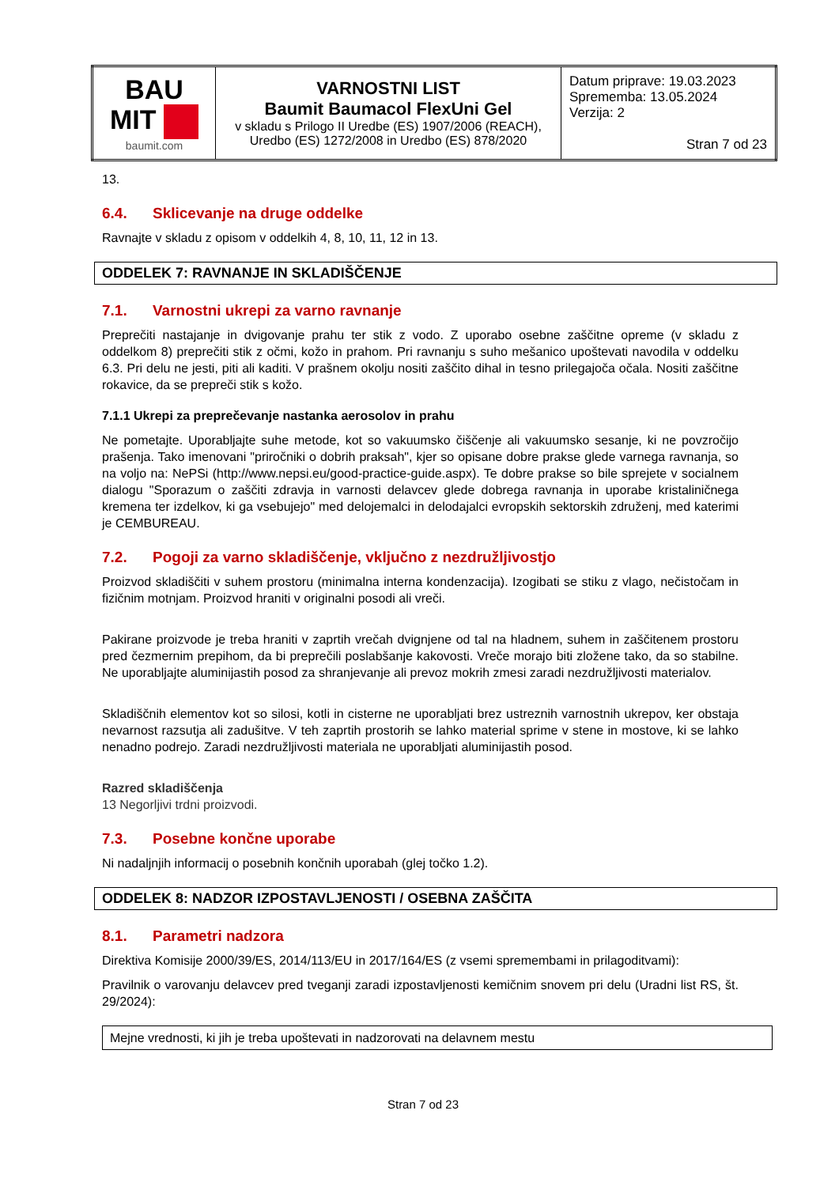| BAU MIT baumit.com | VARNOSTNI LIST Baumit Baumacol FlexUni Gel v skladu s Prilogo II Uredbe (ES) 1907/2006 (REACH), Uredbo (ES) 1272/2008 in Uredbo (ES) 878/2020 | Datum priprave: 19.03.2023 Sprememba: 13.05.2024 Verzija: 2 Stran 7 od 23 |
13.
6.4. Sklicevanje na druge oddelke
Ravnajte v skladu z opisom v oddelkih 4, 8, 10, 11, 12 in 13.
ODDELEK 7: RAVNANJE IN SKLADIŠČENJE
7.1. Varnostni ukrepi za varno ravnanje
Preprečiti nastajanje in dvigovanje prahu ter stik z vodo. Z uporabo osebne zaščitne opreme (v skladu z oddelkom 8) preprečiti stik z očmi, kožo in prahom. Pri ravnanju s suho mešanico upoštevati navodila v oddelku 6.3. Pri delu ne jesti, piti ali kaditi. V prašnem okolju nositi zaščito dihal in tesno prilegajoča očala. Nositi zaščitne rokavice, da se prepreči stik s kožo.
7.1.1 Ukrepi za preprečevanje nastanka aerosolov in prahu
Ne pometajte. Uporabljajte suhe metode, kot so vakuumsko čiščenje ali vakuumsko sesanje, ki ne povzročijo prašenja. Tako imenovani "priročniki o dobrih praksah", kjer so opisane dobre prakse glede varnega ravnanja, so na voljo na: NePSi (http://www.nepsi.eu/good-practice-guide.aspx). Te dobre prakse so bile sprejete v socialnem dialogu "Sporazum o zaščiti zdravja in varnosti delavcev glede dobrega ravnanja in uporabe kristaliničnega kremena ter izdelkov, ki ga vsebujejo" med delojemalci in delodajalci evropskih sektorskih združenj, med katerimi je CEMBUREAU.
7.2. Pogoji za varno skladiščenje, vključno z nezdružljivostjo
Proizvod skladiščiti v suhem prostoru (minimalna interna kondenzacija). Izogibati se stiku z vlago, nečistočam in fizičnim motnjam. Proizvod hraniti v originalni posodi ali vreči.
Pakirane proizvode je treba hraniti v zaprtih vrečah dvignjene od tal na hladnem, suhem in zaščitenem prostoru pred čezmernim prepihom, da bi preprečili poslabšanje kakovosti. Vreče morajo biti zložene tako, da so stabilne. Ne uporabljajte aluminijastih posod za shranjevanje ali prevoz mokrih zmesi zaradi nezdružljivosti materialov.
Skladiščnih elementov kot so silosi, kotli in cisterne ne uporabljati brez ustreznih varnostnih ukrepov, ker obstaja nevarnost razsutja ali zadušitve. V teh zaprtih prostorih se lahko material sprime v stene in mostove, ki se lahko nenadno podrejo. Zaradi nezdružljivosti materiala ne uporabljati aluminijastih posod.
Razred skladiščenja
13 Negorljivi trdni proizvodi.
7.3. Posebne končne uporabe
Ni nadaljnjih informacij o posebnih končnih uporabah (glej točko 1.2).
ODDELEK 8: NADZOR IZPOSTAVLJENOSTI / OSEBNA ZAŠČITA
8.1. Parametri nadzora
Direktiva Komisije 2000/39/ES, 2014/113/EU in 2017/164/ES (z vsemi spremembami in prilagoditvami):
Pravilnik o varovanju delavcev pred tveganji zaradi izpostavljenosti kemičnim snovem pri delu (Uradni list RS, št. 29/2024):
| Mejne vrednosti, ki jih je treba upoštevati in nadzorovati na delavnem mestu |
Stran 7 od 23